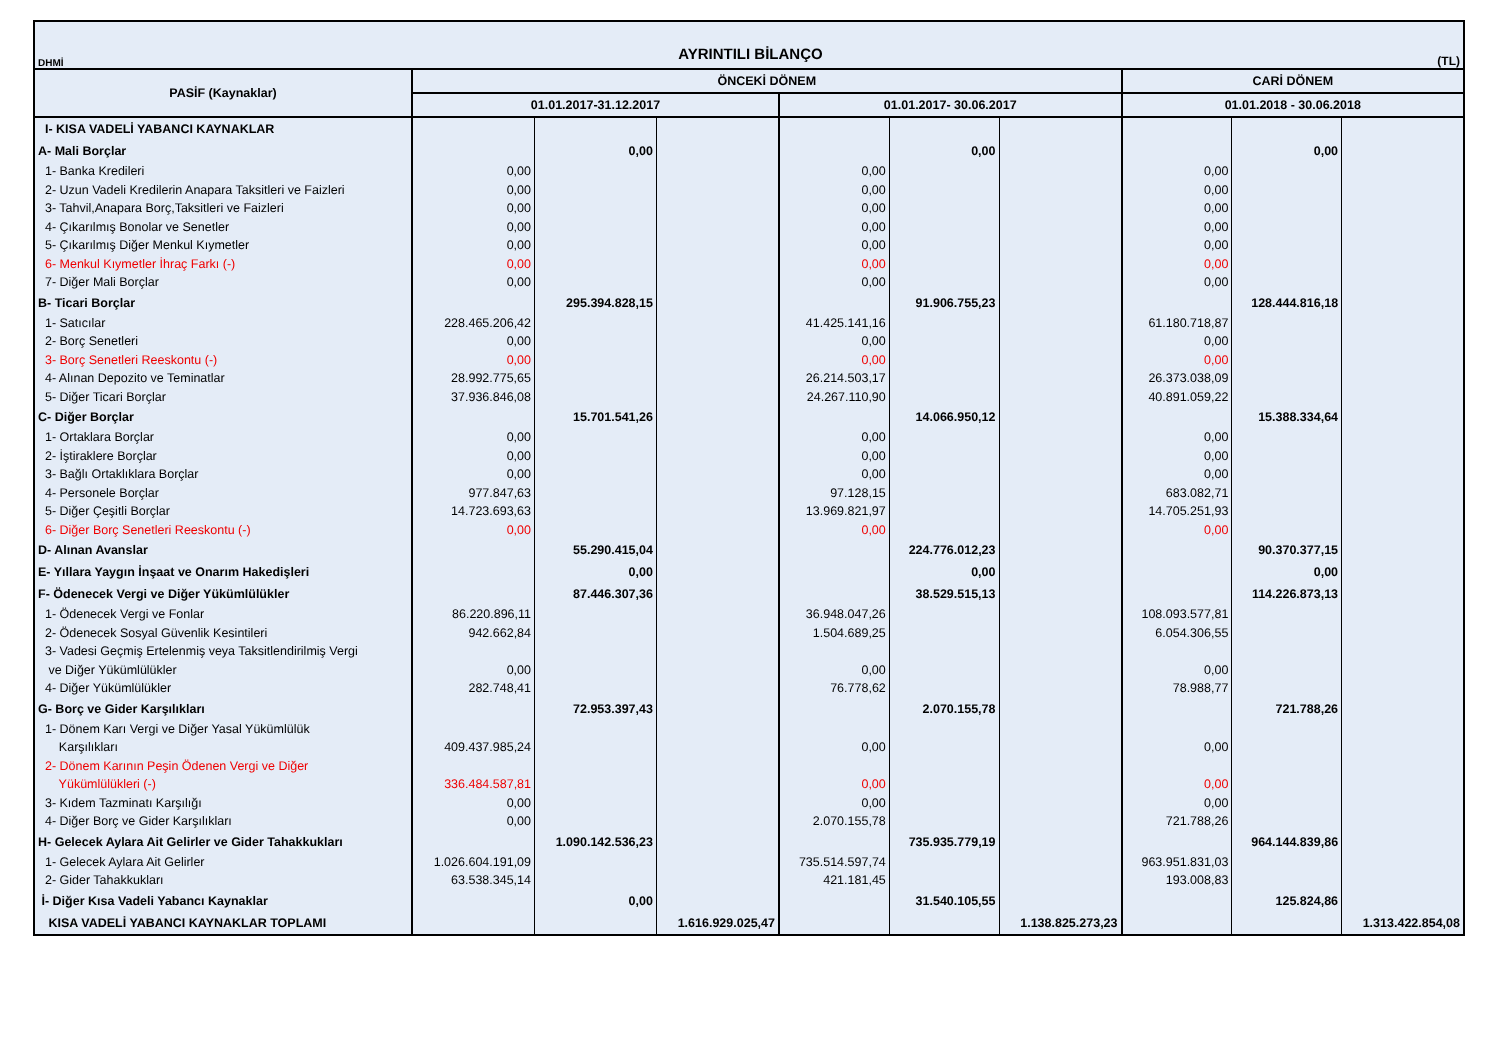DHMİ AYRINTILI BİLANÇO (TL)
| PASİF (Kaynaklar) | ÖNCEKİ DÖNEM | | | | | | CARİ DÖNEM | | |
| --- | --- | --- | --- | --- | --- | --- | --- | --- | --- |
| | 01.01.2017-31.12.2017 | | | 01.01.2017- 30.06.2017 | | | 01.01.2018 - 30.06.2018 | | |
| I- KISA VADELİ YABANCI KAYNAKLAR | | | | | | | | | |
| A- Mali Borçlar | | 0,00 | | | 0,00 | | | 0,00 | |
| 1- Banka Kredileri | 0,00 | | | 0,00 | | | 0,00 | | |
| 2- Uzun Vadeli Kredilerin Anapara Taksitleri ve Faizleri | 0,00 | | | 0,00 | | | 0,00 | | |
| 3- Tahvil,Anapara Borç,Taksitleri ve Faizleri | 0,00 | | | 0,00 | | | 0,00 | | |
| 4- Çıkarılmış Bonolar ve Senetler | 0,00 | | | 0,00 | | | 0,00 | | |
| 5- Çıkarılmış Diğer Menkul Kıymetler | 0,00 | | | 0,00 | | | 0,00 | | |
| 6- Menkul Kıymetler İhraç Farkı (-) | 0,00 | | | 0,00 | | | 0,00 | | |
| 7- Diğer Mali Borçlar | 0,00 | | | 0,00 | | | 0,00 | | |
| B- Ticari Borçlar | | 295.394.828,15 | | | 91.906.755,23 | | | 128.444.816,18 | |
| 1- Satıcılar | 228.465.206,42 | | | 41.425.141,16 | | | 61.180.718,87 | | |
| 2- Borç Senetleri | 0,00 | | | 0,00 | | | 0,00 | | |
| 3- Borç Senetleri Reeskontu (-) | 0,00 | | | 0,00 | | | 0,00 | | |
| 4- Alınan Depozito ve Teminatlar | 28.992.775,65 | | | 26.214.503,17 | | | 26.373.038,09 | | |
| 5- Diğer Ticari Borçlar | 37.936.846,08 | | | 24.267.110,90 | | | 40.891.059,22 | | |
| C- Diğer Borçlar | | 15.701.541,26 | | | 14.066.950,12 | | | 15.388.334,64 | |
| 1- Ortaklara Borçlar | 0,00 | | | 0,00 | | | 0,00 | | |
| 2- İştiraklere Borçlar | 0,00 | | | 0,00 | | | 0,00 | | |
| 3- Bağlı Ortaklıklara Borçlar | 0,00 | | | 0,00 | | | 0,00 | | |
| 4- Personele Borçlar | 977.847,63 | | | 97.128,15 | | | 683.082,71 | | |
| 5- Diğer Çeşitli Borçlar | 14.723.693,63 | | | 13.969.821,97 | | | 14.705.251,93 | | |
| 6- Diğer Borç Senetleri Reeskontu (-) | 0,00 | | | 0,00 | | | 0,00 | | |
| D- Alınan Avanslar | | 55.290.415,04 | | | 224.776.012,23 | | | 90.370.377,15 | |
| E- Yıllara Yaygın İnşaat ve Onarım Hakedişleri | | 0,00 | | | 0,00 | | | 0,00 | |
| F- Ödenecek Vergi ve Diğer Yükümlülükler | | 87.446.307,36 | | | 38.529.515,13 | | | 114.226.873,13 | |
| 1- Ödenecek Vergi ve Fonlar | 86.220.896,11 | | | 36.948.047,26 | | | 108.093.577,81 | | |
| 2- Ödenecek Sosyal Güvenlik Kesintileri | 942.662,84 | | | 1.504.689,25 | | | 6.054.306,55 | | |
| 3- Vadesi Geçmiş Ertelenmiş veya Taksitlendirilmiş Vergi | | | | | | | | | |
| ve Diğer Yükümlülükler | 0,00 | | | 0,00 | | | 0,00 | | |
| 4- Diğer Yükümlülükler | 282.748,41 | | | 76.778,62 | | | 78.988,77 | | |
| G- Borç ve Gider Karşılıkları | | 72.953.397,43 | | | 2.070.155,78 | | | 721.788,26 | |
| 1- Dönem Karı Vergi ve Diğer Yasal Yükümlülük | | | | | | | | | |
| Karşılıkları | 409.437.985,24 | | | 0,00 | | | 0,00 | | |
| 2- Dönem Karının Peşin Ödenen Vergi ve Diğer | | | | | | | | | |
| Yükümlülükleri (-) | 336.484.587,81 | | | 0,00 | | | 0,00 | | |
| 3- Kıdem Tazminatı Karşılığı | 0,00 | | | 0,00 | | | 0,00 | | |
| 4- Diğer Borç ve Gider Karşılıkları | 0,00 | | | 2.070.155,78 | | | 721.788,26 | | |
| H- Gelecek Aylara Ait Gelirler ve Gider Tahakkukları | | 1.090.142.536,23 | | | 735.935.779,19 | | | 964.144.839,86 | |
| 1- Gelecek Aylara Ait Gelirler | 1.026.604.191,09 | | | 735.514.597,74 | | | 963.951.831,03 | | |
| 2- Gider Tahakkukları | 63.538.345,14 | | | 421.181,45 | | | 193.008,83 | | |
| İ- Diğer Kısa Vadeli Yabancı Kaynaklar | | 0,00 | | | 31.540.105,55 | | | 125.824,86 | |
| KISA VADELİ YABANCI KAYNAKLAR TOPLAMI | | | 1.616.929.025,47 | | | 1.138.825.273,23 | | | 1.313.422.854,08 |